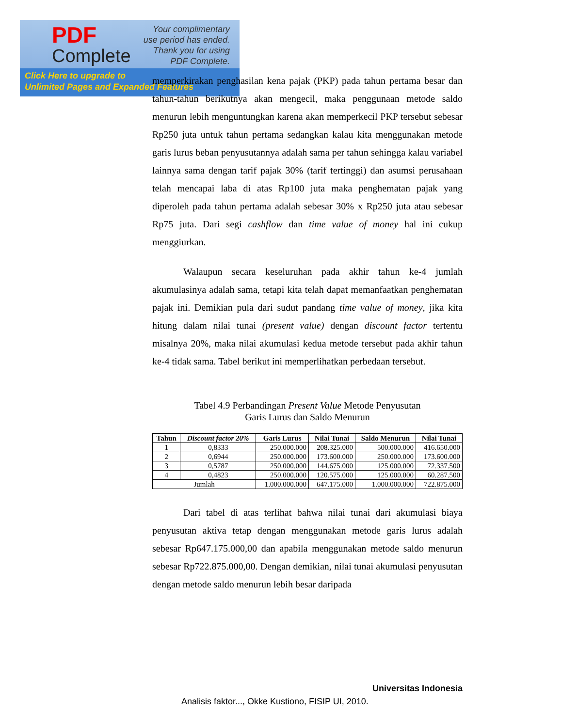PDF
Complete
Your complimentary
use period has ended.
Thank you for using
PDF Complete.
Click Here to upgrade to
Unlimited Pages and Expanded Features
memperkirakan penghasilan kena pajak (PKP) pada tahun pertama besar dan tahun-tahun berikutnya akan mengecil, maka penggunaan metode saldo menurun lebih menguntungkan karena akan memperkecil PKP tersebut sebesar Rp250 juta untuk tahun pertama sedangkan kalau kita menggunakan metode garis lurus beban penyusutannya adalah sama per tahun sehingga kalau variabel lainnya sama dengan tarif pajak 30% (tarif tertinggi) dan asumsi perusahaan telah mencapai laba di atas Rp100 juta maka penghematan pajak yang diperoleh pada tahun pertama adalah sebesar 30% x Rp250 juta atau sebesar Rp75 juta. Dari segi cashflow dan time value of money hal ini cukup menggiurkan.
Walaupun secara keseluruhan pada akhir tahun ke-4 jumlah akumulasinya adalah sama, tetapi kita telah dapat memanfaatkan penghematan pajak ini. Demikian pula dari sudut pandang time value of money, jika kita hitung dalam nilai tunai (present value) dengan discount factor tertentu misalnya 20%, maka nilai akumulasi kedua metode tersebut pada akhir tahun ke-4 tidak sama. Tabel berikut ini memperlihatkan perbedaan tersebut.
Tabel 4.9 Perbandingan Present Value Metode Penyusutan
Garis Lurus dan Saldo Menurun
| Tahun | Discount factor 20% | Garis Lurus | Nilai Tunai | Saldo Menurun | Nilai Tunai |
| --- | --- | --- | --- | --- | --- |
| 1 | 0,8333 | 250.000.000 | 208.325.000 | 500.000.000 | 416.650.000 |
| 2 | 0,6944 | 250.000.000 | 173.600.000 | 250.000.000 | 173.600.000 |
| 3 | 0,5787 | 250.000.000 | 144.675.000 | 125.000.000 | 72.337.500 |
| 4 | 0,4823 | 250.000.000 | 120.575.000 | 125.000.000 | 60.287.500 |
| Jumlah | | 1.000.000.000 | 647.175.000 | 1.000.000.000 | 722.875.000 |
Dari tabel di atas terlihat bahwa nilai tunai dari akumulasi biaya penyusutan aktiva tetap dengan menggunakan metode garis lurus adalah sebesar Rp647.175.000,00 dan apabila menggunakan metode saldo menurun sebesar Rp722.875.000,00. Dengan demikian, nilai tunai akumulasi penyusutan dengan metode saldo menurun lebih besar daripada
Universitas Indonesia
Analisis faktor..., Okke Kustiono, FISIP UI, 2010.